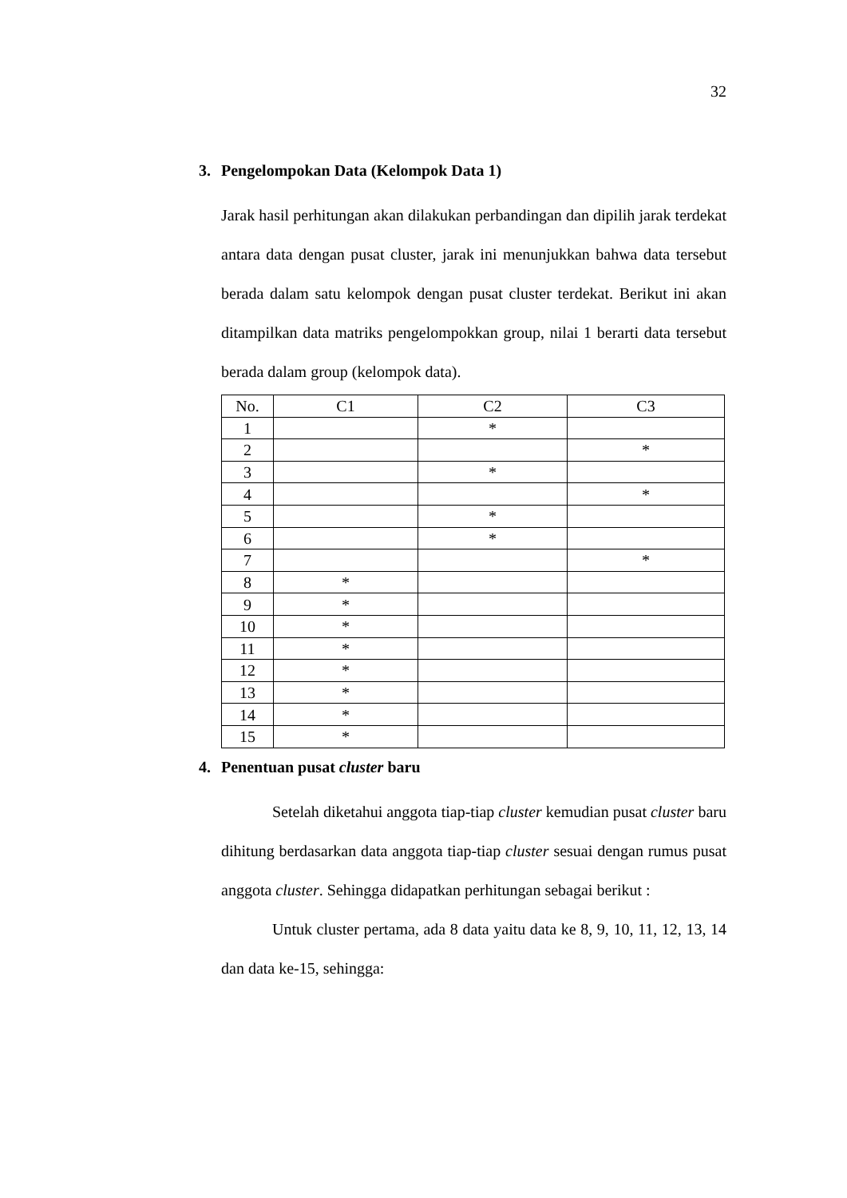32
3. Pengelompokan Data (Kelompok Data 1)
Jarak hasil perhitungan akan dilakukan perbandingan dan dipilih jarak terdekat antara data dengan pusat cluster, jarak ini menunjukkan bahwa data tersebut berada dalam satu kelompok dengan pusat cluster terdekat. Berikut ini akan ditampilkan data matriks pengelompokkan group, nilai 1 berarti data tersebut berada dalam group (kelompok data).
| No. | C1 | C2 | C3 |
| --- | --- | --- | --- |
| 1 | | * | |
| 2 | | | * |
| 3 | | * | |
| 4 | | | * |
| 5 | | * | |
| 6 | | * | |
| 7 | | | * |
| 8 | * | | |
| 9 | * | | |
| 10 | * | | |
| 11 | * | | |
| 12 | * | | |
| 13 | * | | |
| 14 | * | | |
| 15 | * | | |
4. Penentuan pusat cluster baru
Setelah diketahui anggota tiap-tiap cluster kemudian pusat cluster baru dihitung berdasarkan data anggota tiap-tiap cluster sesuai dengan rumus pusat anggota cluster. Sehingga didapatkan perhitungan sebagai berikut :
Untuk cluster pertama, ada 8 data yaitu data ke 8, 9, 10, 11, 12, 13, 14 dan data ke-15, sehingga: